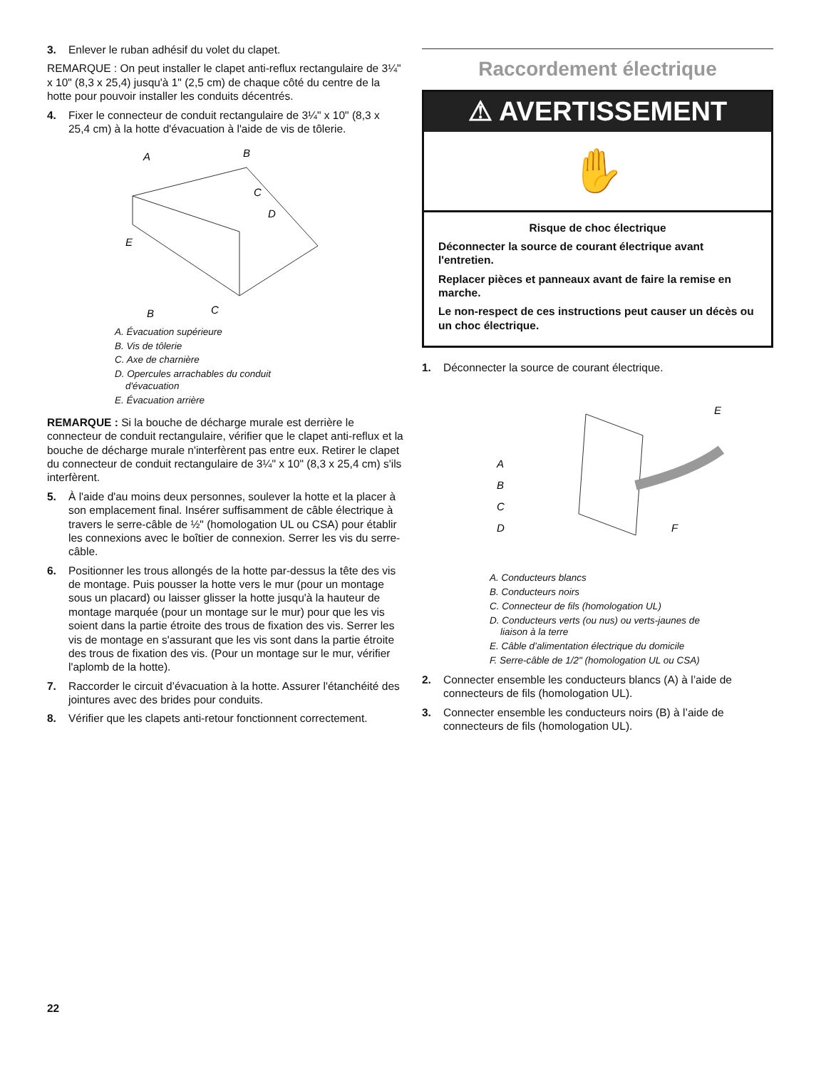3. Enlever le ruban adhésif du volet du clapet.
REMARQUE : On peut installer le clapet anti-reflux rectangulaire de 3¼" x 10" (8,3 x 25,4) jusqu'à 1" (2,5 cm) de chaque côté du centre de la hotte pour pouvoir installer les conduits décentrés.
4. Fixer le connecteur de conduit rectangulaire de 3¼" x 10" (8,3 x 25,4 cm) à la hotte d'évacuation à l'aide de vis de tôlerie.
A
B
C
D
E
B
C
A. Évacuation supérieure
B. Vis de tôlerie
C. Axe de charnière
D. Opercules arrachables du conduit
d'évacuation
E. Évacuation arrière
REMARQUE : Si la bouche de décharge murale est derrière le connecteur de conduit rectangulaire, vérifier que le clapet anti-reflux et la bouche de décharge murale n'interfèrent pas entre eux. Retirer le clapet du connecteur de conduit rectangulaire de 3¼" x 10" (8,3 x 25,4 cm) s'ils interfèrent.
5. À l'aide d'au moins deux personnes, soulever la hotte et la placer à son emplacement final. Insérer suffisamment de câble électrique à travers le serre-câble de ½" (homologation UL ou CSA) pour établir les connexions avec le boîtier de connexion. Serrer les vis du serre-câble.
6. Positionner les trous allongés de la hotte par-dessus la tête des vis de montage. Puis pousser la hotte vers le mur (pour un montage sous un placard) ou laisser glisser la hotte jusqu'à la hauteur de montage marquée (pour un montage sur le mur) pour que les vis soient dans la partie étroite des trous de fixation des vis. Serrer les vis de montage en s'assurant que les vis sont dans la partie étroite des trous de fixation des vis. (Pour un montage sur le mur, vérifier l'aplomb de la hotte).
7. Raccorder le circuit d’évacuation à la hotte. Assurer l'étanchéité des jointures avec des brides pour conduits.
8. Vérifier que les clapets anti-retour fonctionnent correctement.
Raccordement électrique
⚠ AVERTISSEMENT
✋
Risque de choc électrique
Déconnecter la source de courant électrique avant l'entretien.
Replacer pièces et panneaux avant de faire la remise en marche.
Le non-respect de ces instructions peut causer un décès ou un choc électrique.
1. Déconnecter la source de courant électrique.
E
A
B
C
D
F
A. Conducteurs blancs
B. Conducteurs noirs
C. Connecteur de fils (homologation UL)
D. Conducteurs verts (ou nus) ou verts-jaunes de
liaison à la terre
E. Câble d’alimentation électrique du domicile
F. Serre-câble de 1/2" (homologation UL ou CSA)
2. Connecter ensemble les conducteurs blancs (A) à l’aide de connecteurs de fils (homologation UL).
3. Connecter ensemble les conducteurs noirs (B) à l’aide de connecteurs de fils (homologation UL).
22